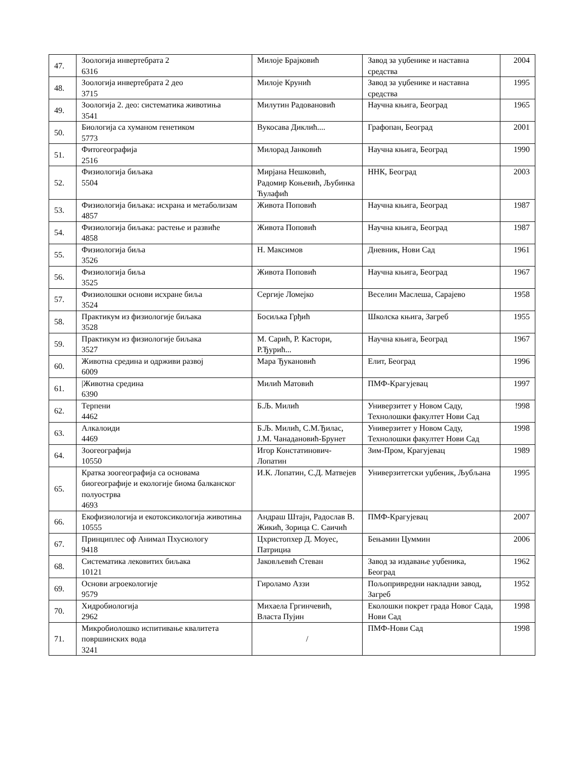| 47. | Зоологија инвертебрата 2 6316 | Милоје Брајковић | Завод за уџбенике и наставна средства | 2004 |
| 48. | Зоологија инвертебрата 2 део 3715 | Милоје Крунић | Завод за уџбенике и наставна средства | 1995 |
| 49. | Зоологија 2. део: систематика животиња 3541 | Милутин Радовановић | Научна књига, Београд | 1965 |
| 50. | Биологија са хуманом генетиком 5773 | Вукосава Диклић.... | Графопан, Београд | 2001 |
| 51. | Фитогеографија 2516 | Милорад Јанковић | Научна књига, Београд | 1990 |
| 52. | Физиологија биљака 5504 | Мирјана Нешковић, Радомир Коњевић, Љубинка Ћулафић | ННК, Београд | 2003 |
| 53. | Физиологија биљака: исхрана и метаболизам 4857 | Живота Поповић | Научна књига, Београд | 1987 |
| 54. | Физиологија биљака: растење и развиће 4858 | Живота Поповић | Научна књига, Београд | 1987 |
| 55. | Физиологија биља 3526 | Н. Максимов | Дневник, Нови Сад | 1961 |
| 56. | Физиологија биља 3525 | Живота Поповић | Научна књига, Београд | 1967 |
| 57. | Физиолошки основи исхране биља 3524 | Сергије Ломејко | Веселин Маслеша, Сарајево | 1958 |
| 58. | Практикум из физиологије биљака 3528 | Босиљка Грђић | Школска књига, Загреб | 1955 |
| 59. | Практикум из физиологије биљака 3527 | М. Сарић, Р. Кастори, Р.Ђурић... | Научна књига, Београд | 1967 |
| 60. | Животна средина и одрживи развој 6009 | Мара Ђукановић | Елит, Београд | 1996 |
| 61. | /Животна средина 6390 | Милић Матовић | ПМФ-Крагујевац | 1997 |
| 62. | Терпени 4462 | Б.Љ. Милић | Универзитет у Новом Саду, Технолошки факултет Нови Сад | !998 |
| 63. | Алкалоиди 4469 | Б.Љ. Милић, С.М.Ђилас, Ј.М. Чанадановић-Брунет | Универзитет у Новом Саду, Технолошки факултет Нови Сад | 1998 |
| 64. | Зоогеографија 10550 | Игор Констатинович-Лопатин | Зим-Пром, Крагујевац | 1989 |
| 65. | Кратка зоогеографија са основама биогеографије и екологије биома балканског полуострва 4693 | И.К. Лопатин, С.Д. Матвејев | Универзитетски уџбеник, Љубљана | 1995 |
| 66. | Екофизиологија и екотоксикологија животиња 10555 | Андраш Штајн, Радослав В. Жикић, Зорица С. Саичић | ПМФ-Крагујевац | 2007 |
| 67. | Принциплес оф Анимал Пхусиологу 9418 | Цхристопхер Д. Моуес, Патрициа | Бењамин Цуммин | 2006 |
| 68. | Систематика лековитих биљака 10121 | Јаковљевић Стеван | Завод за издавање уџбеника, Београд | 1962 |
| 69. | Основи агроекологије 9579 | Гироламо Аззи | Пољопривредни накладни завод, Загреб | 1952 |
| 70. | Хидробиологија 2962 | Михаела Гргинчевић, Власта Пујин | Еколошки покрет града Новог Сада, Нови Сад | 1998 |
| 71. | Микробиолошко испитивање квалитета површинских вода 3241 | / | ПМФ-Нови Сад | 1998 |